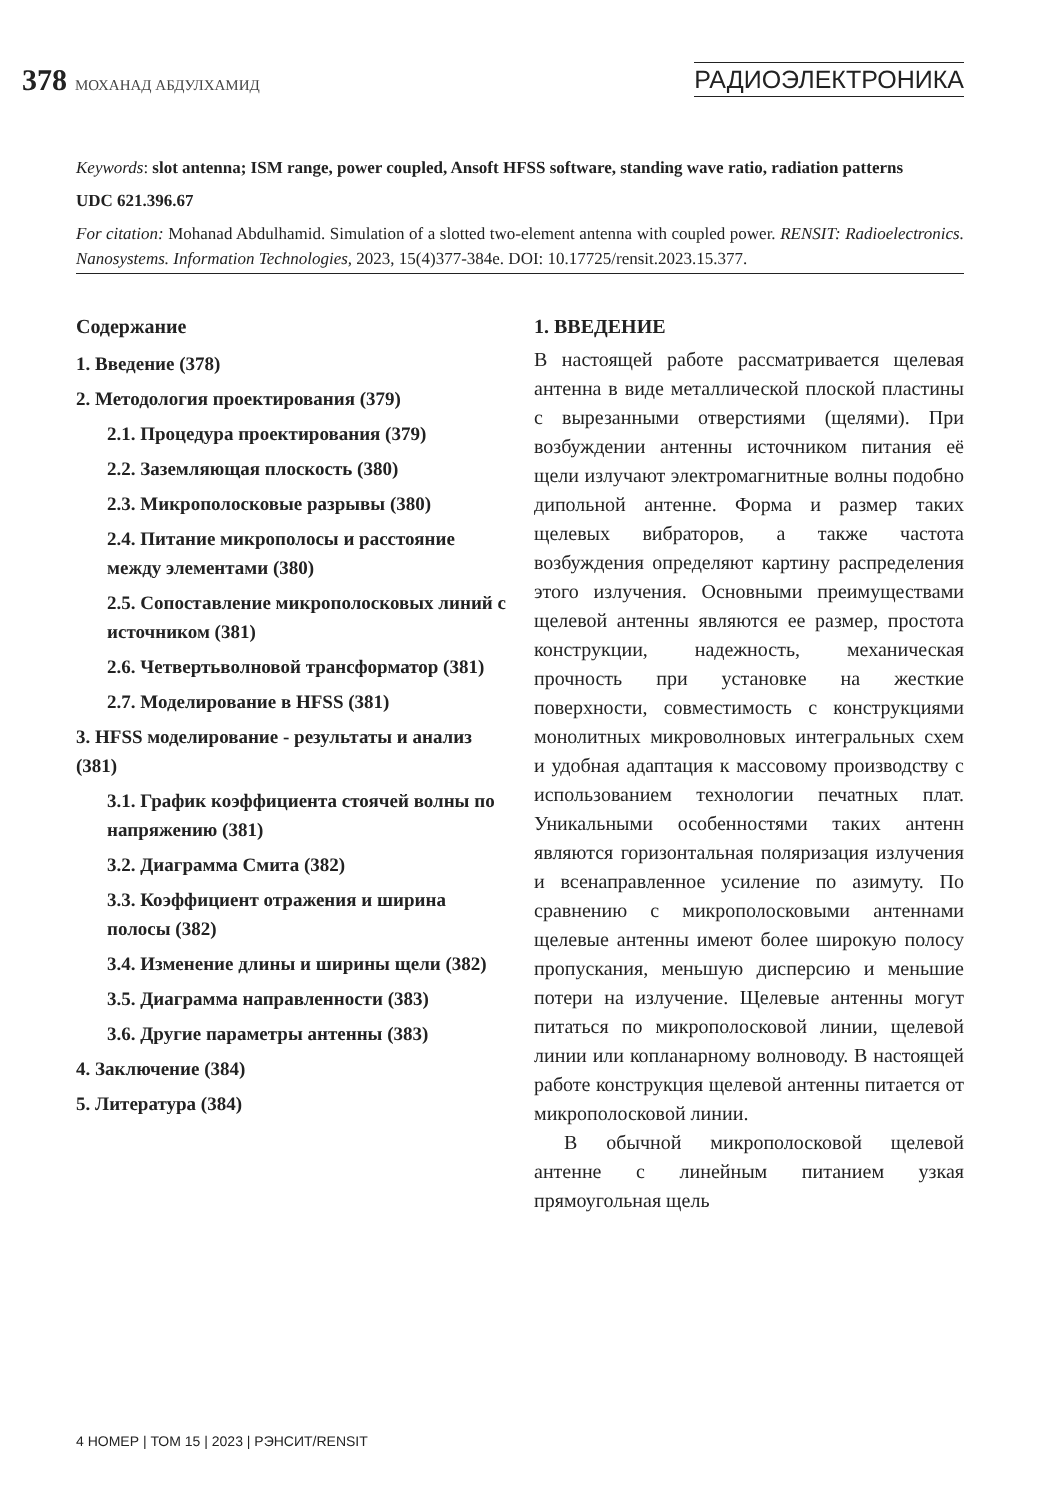378 МОХАНАД АБДУЛХАМИД
РАДИОЭЛЕКТРОНИКА
Keywords: slot antenna; ISM range, power coupled, Ansoft HFSS software, standing wave ratio, radiation patterns
UDC 621.396.67
For citation: Mohanad Abdulhamid. Simulation of a slotted two-element antenna with coupled power. RENSIT: Radioelectronics. Nanosystems. Information Technologies, 2023, 15(4)377-384e. DOI: 10.17725/rensit.2023.15.377.
Содержание
1. Введение (378)
2. Методология проектирования (379)
2.1. Процедура проектирования (379)
2.2. Заземляющая плоскость (380)
2.3. Микрополосковые разрывы (380)
2.4. Питание микрополосы и расстояние между элементами (380)
2.5. Сопоставление микрополосковых линий с источником (381)
2.6. Четвертьволновой трансформатор (381)
2.7. Моделирование в HFSS (381)
3. HFSS моделирование - результаты и анализ (381)
3.1. График коэффициента стоячей волны по напряжению (381)
3.2. Диаграмма Смита (382)
3.3. Коэффициент отражения и ширина полосы (382)
3.4. Изменение длины и ширины щели (382)
3.5. Диаграмма направленности (383)
3.6. Другие параметры антенны (383)
4. Заключение (384)
5. Литература (384)
1. ВВЕДЕНИЕ
В настоящей работе рассматривается щелевая антенна в виде металлической плоской пластины с вырезанными отверстиями (щелями). При возбуждении антенны источником питания её щели излучают электромагнитные волны подобно дипольной антенне. Форма и размер таких щелевых вибраторов, а также частота возбуждения определяют картину распределения этого излучения. Основными преимуществами щелевой антенны являются ее размер, простота конструкции, надежность, механическая прочность при установке на жесткие поверхности, совместимость с конструкциями монолитных микроволновых интегральных схем и удобная адаптация к массовому производству с использованием технологии печатных плат. Уникальными особенностями таких антенн являются горизонтальная поляризация излучения и всенаправленное усиление по азимуту. По сравнению с микрополосковыми антеннами щелевые антенны имеют более широкую полосу пропускания, меньшую дисперсию и меньшие потери на излучение. Щелевые антенны могут питаться по микрополосковой линии, щелевой линии или копланарному волноводу. В настоящей работе конструкция щелевой антенны питается от микрополосковой линии.
В обычной микрополосковой щелевой антенне с линейным питанием узкая прямоугольная щель
4 НОМЕР | ТОМ 15 | 2023 | РЭНСИТ/RENSIT